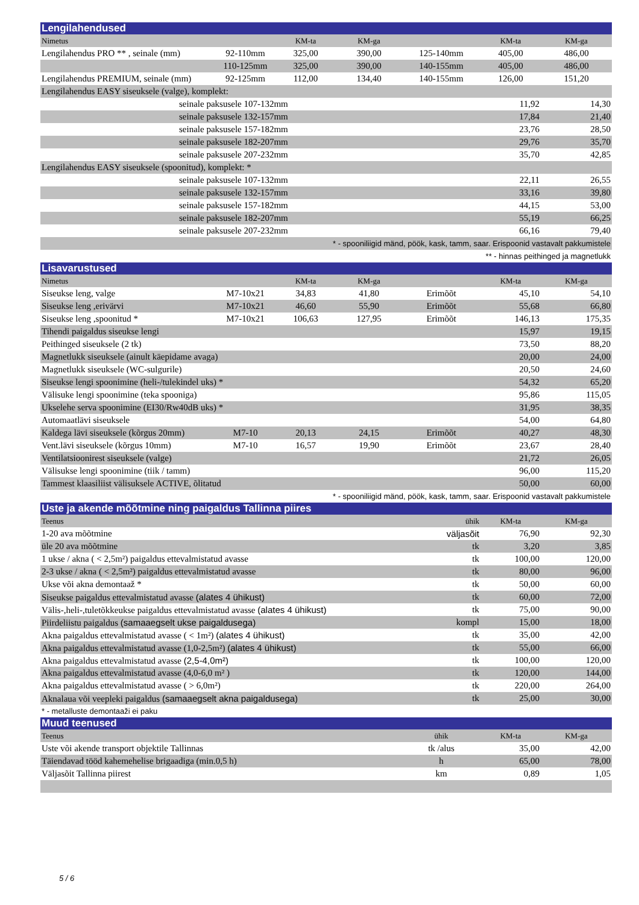| Lengilahendused | | | | | | |
| Nimetus | | KM-ta | KM-ga | | KM-ta | KM-ga |
| Lengilahendus PRO ** , seinale (mm) | 92-110mm | 325,00 | 390,00 | 125-140mm | 405,00 | 486,00 |
| | 110-125mm | 325,00 | 390,00 | 140-155mm | 405,00 | 486,00 |
| Lengilahendus PREMIUM, seinale (mm) | 92-125mm | 112,00 | 134,40 | 140-155mm | 126,00 | 151,20 |
| Lengilahendus EASY siseuksele (valge), komplekt: | | | | | | |
| seinale paksusele 107-132mm | | | | | 11,92 | 14,30 |
| seinale paksusele 132-157mm | | | | | 17,84 | 21,40 |
| seinale paksusele 157-182mm | | | | | 23,76 | 28,50 |
| seinale paksusele 182-207mm | | | | | 29,76 | 35,70 |
| seinale paksusele 207-232mm | | | | | 35,70 | 42,85 |
| Lengilahendus EASY siseuksele (spoonitud), komplekt: * | | | | | | |
| seinale paksusele 107-132mm | | | | | 22,11 | 26,55 |
| seinale paksusele 132-157mm | | | | | 33,16 | 39,80 |
| seinale paksusele 157-182mm | | | | | 44,15 | 53,00 |
| seinale paksusele 182-207mm | | | | | 55,19 | 66,25 |
| seinale paksusele 207-232mm | | | | | 66,16 | 79,40 |
| * - spooniliigid mänd, pöök, kask, tamm, saar. Erispoonid vastavalt pakkumistele | | | | | | |
| ** - hinnas peithinged ja magnetlukk | | | | | | |
| Lisavarustused | | | | | | |
| Nimetus | | KM-ta | KM-ga | | KM-ta | KM-ga |
| Siseukse leng, valge | M7-10x21 | 34,83 | 41,80 | Erimõõt | 45,10 | 54,10 |
| Siseukse leng ,erivärvi | M7-10x21 | 46,60 | 55,90 | Erimõõt | 55,68 | 66,80 |
| Siseukse leng ,spoonitud * | M7-10x21 | 106,63 | 127,95 | Erimõõt | 146,13 | 175,35 |
| Tihendi paigaldus siseukse lengi | | | | | 15,97 | 19,15 |
| Peithinged siseuksele (2 tk) | | | | | 73,50 | 88,20 |
| Magnetlukk siseuksele (ainult käepidame avaga) | | | | | 20,00 | 24,00 |
| Magnetlukk siseuksele (WC-sulgurile) | | | | | 20,50 | 24,60 |
| Siseukse lengi spoonimine (heli-/tulekindel uks) * | | | | | 54,32 | 65,20 |
| Välisuke lengi spoonimine (teka spooniga) | | | | | 95,86 | 115,05 |
| Ukselehe serva spoonimine (EI30/Rw40dB uks) * | | | | | 31,95 | 38,35 |
| Automaatlävi siseuksele | | | | | 54,00 | 64,80 |
| Kaldega lävi siseuksele (kõrgus 20mm) | M7-10 | 20,13 | 24,15 | Erimõõt | 40,27 | 48,30 |
| Vent.lävi siseuksele (kõrgus 10mm) | M7-10 | 16,57 | 19,90 | Erimõõt | 23,67 | 28,40 |
| Ventilatsioonirest siseuksele (valge) | | | | | 21,72 | 26,05 |
| Välisukse lengi spoonimine (tiik / tamm) | | | | | 96,00 | 115,20 |
| Tammest klaasiliist välisuksele ACTIVE, õlitatud | | | | | 50,00 | 60,00 |
| * - spooniliigid mänd, pöök, kask, tamm, saar. Erispoonid vastavalt pakkumistele | | | | | | |
| Uste ja akende mõõtmine ning paigaldus Tallinna piires | | | | | | |
| Teenus | | | | ühik | KM-ta | KM-ga |
| 1-20 ava mõõtmine | | | | väljasõit | 76,90 | 92,30 |
| üle 20 ava mõõtmine | | | | tk | 3,20 | 3,85 |
| 1 ukse / akna ( < 2,5m²) paigaldus ettevalmistatud avasse | | | | tk | 100,00 | 120,00 |
| 2-3 ukse / akna ( < 2,5m²) paigaldus ettevalmistatud avasse | | | | tk | 80,00 | 96,00 |
| Ukse või akna demontaaž * | | | | tk | 50,00 | 60,00 |
| Siseukse paigaldus ettevalmistatud avasse (alates 4 ühikust) | | | | tk | 60,00 | 72,00 |
| Välis-,heli-,tuletõkkeukse paigaldus ettevalmistatud avasse (alates 4 ühikust) | | | | tk | 75,00 | 90,00 |
| Piirdeliistu paigaldus (samaaegselt ukse paigaldusega) | | | | kompl | 15,00 | 18,00 |
| Akna paigaldus ettevalmistatud avasse ( < 1m²) (alates 4 ühikust) | | | | tk | 35,00 | 42,00 |
| Akna paigaldus ettevalmistatud avasse (1,0-2,5m²) (alates 4 ühikust) | | | | tk | 55,00 | 66,00 |
| Akna paigaldus ettevalmistatud avasse (2,5-4,0m²) | | | | tk | 100,00 | 120,00 |
| Akna paigaldus ettevalmistatud avasse (4,0-6,0 m² ) | | | | tk | 120,00 | 144,00 |
| Akna paigaldus ettevalmistatud avasse ( > 6,0m²) | | | | tk | 220,00 | 264,00 |
| Aknalaua või veepleki paigaldus (samaaegselt akna paigaldusega) | | | | tk | 25,00 | 30,00 |
| * - metalluste demontaaži ei paku | | | | | | |
| Muud teenused | | | | | | |
| Teenus | | | | ühik | KM-ta | KM-ga |
| Uste või akende transport objektile Tallinnas | | | | tk /alus | 35,00 | 42,00 |
| Täiendavad tööd kahemehelise brigaadiga (min.0,5 h) | | | | h | 65,00 | 78,00 |
| Väljasõit Tallinna piirest | | | | km | 0,89 | 1,05 |
5 / 6